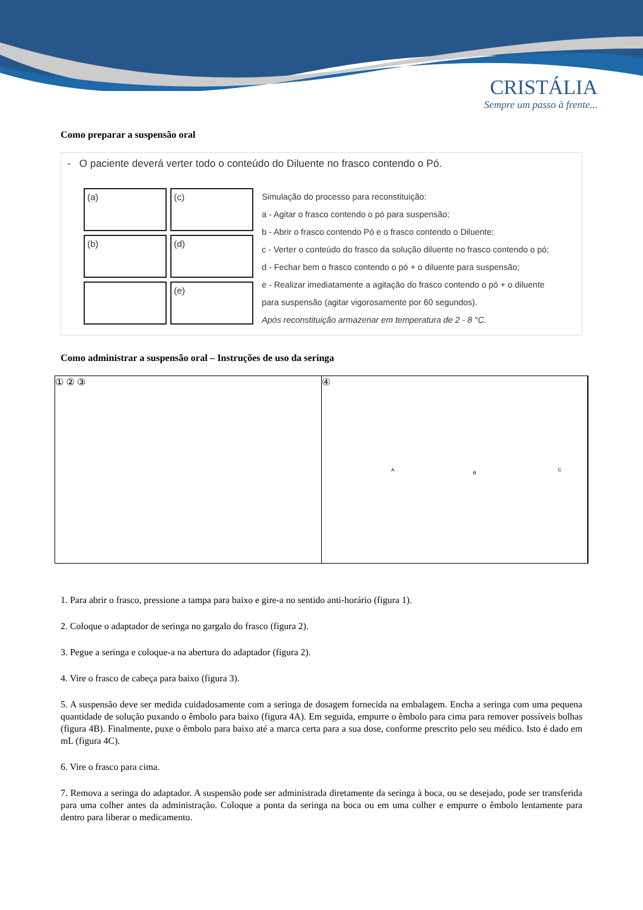CRISTÁLIA
Sempre um passo à frente...
Como preparar a suspensão oral
- O paciente deverá verter todo o conteúdo do Diluente no frasco contendo o Pó.
(a)
(c)
(b)
(d)
(e)
Simulação do processo para reconstituição:
a - Agitar o frasco contendo o pó para suspensão;
b - Abrir o frasco contendo Pó e o frasco contendo o Diluente;
c - Verter o conteúdo do frasco da solução diluente no frasco contendo o pó;
d - Fechar bem o frasco contendo o pó + o diluente para suspensão;
e - Realizar imediatamente a agitação do frasco contendo o pó + o diluente
para suspensão (agitar vigorosamente por 60 segundos).
Após reconstituição armazenar em temperatura de 2 - 8 °C.
Como administrar a suspensão oral – Instruções de uso da seringa
① ② ③ ④
A
B
C
1. Para abrir o frasco, pressione a tampa para baixo e gire-a no sentido anti-horário (figura 1).
2. Coloque o adaptador de seringa no gargalo do frasco (figura 2).
3. Pegue a seringa e coloque-a na abertura do adaptador (figura 2).
4. Vire o frasco de cabeça para baixo (figura 3).
5. A suspensão deve ser medida cuidadosamente com a seringa de dosagem fornecida na embalagem. Encha a seringa com uma pequena quantidade de solução puxando o êmbolo para baixo (figura 4A). Em seguida, empurre o êmbolo para cima para remover possíveis bolhas (figura 4B). Finalmente, puxe o êmbolo para baixo até a marca certa para a sua dose, conforme prescrito pelo seu médico. Isto é dado em mL (figura 4C).
6. Vire o frasco para cima.
7. Remova a seringa do adaptador. A suspensão pode ser administrada diretamente da seringa à boca, ou se desejado, pode ser transferida para uma colher antes da administração. Coloque a ponta da seringa na boca ou em uma colher e empurre o êmbolo lentamente para dentro para liberar o medicamento.